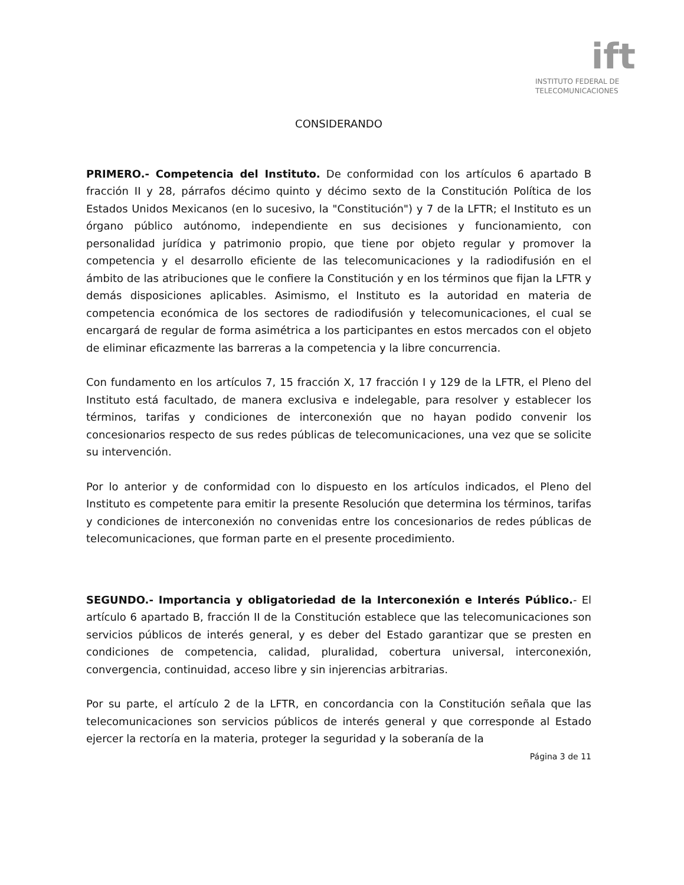ift
INSTITUTO FEDERAL DE
TELECOMUNICACIONES
CONSIDERANDO
PRIMERO.- Competencia del Instituto. De conformidad con los artículos 6 apartado B fracción II y 28, párrafos décimo quinto y décimo sexto de la Constitución Política de los Estados Unidos Mexicanos (en lo sucesivo, la "Constitución") y 7 de la LFTR; el Instituto es un órgano público autónomo, independiente en sus decisiones y funcionamiento, con personalidad jurídica y patrimonio propio, que tiene por objeto regular y promover la competencia y el desarrollo eficiente de las telecomunicaciones y la radiodifusión en el ámbito de las atribuciones que le confiere la Constitución y en los términos que fijan la LFTR y demás disposiciones aplicables. Asimismo, el Instituto es la autoridad en materia de competencia económica de los sectores de radiodifusión y telecomunicaciones, el cual se encargará de regular de forma asimétrica a los participantes en estos mercados con el objeto de eliminar eficazmente las barreras a la competencia y la libre concurrencia.
Con fundamento en los artículos 7, 15 fracción X, 17 fracción I y 129 de la LFTR, el Pleno del Instituto está facultado, de manera exclusiva e indelegable, para resolver y establecer los términos, tarifas y condiciones de interconexión que no hayan podido convenir los concesionarios respecto de sus redes públicas de telecomunicaciones, una vez que se solicite su intervención.
Por lo anterior y de conformidad con lo dispuesto en los artículos indicados, el Pleno del Instituto es competente para emitir la presente Resolución que determina los términos, tarifas y condiciones de interconexión no convenidas entre los concesionarios de redes públicas de telecomunicaciones, que forman parte en el presente procedimiento.
SEGUNDO.- Importancia y obligatoriedad de la Interconexión e Interés Público.- El artículo 6 apartado B, fracción II de la Constitución establece que las telecomunicaciones son servicios públicos de interés general, y es deber del Estado garantizar que se presten en condiciones de competencia, calidad, pluralidad, cobertura universal, interconexión, convergencia, continuidad, acceso libre y sin injerencias arbitrarias.
Por su parte, el artículo 2 de la LFTR, en concordancia con la Constitución señala que las telecomunicaciones son servicios públicos de interés general y que corresponde al Estado ejercer la rectoría en la materia, proteger la seguridad y la soberanía de la
Página 3 de 11